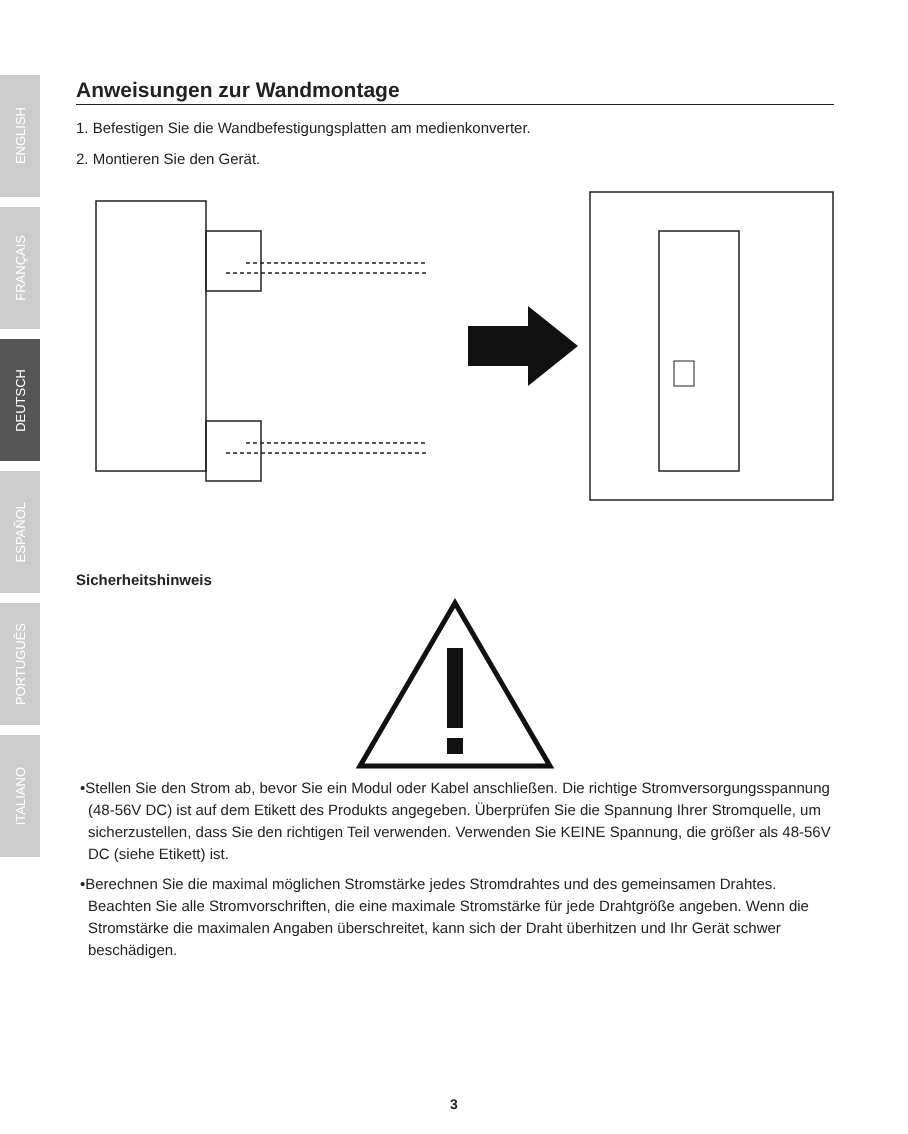ENGLISH
FRANÇAIS
DEUTSCH
ESPAÑOL
PORTUGUÊS
ITALIANO
Anweisungen zur Wandmontage
1. Befestigen Sie die Wandbefestigungsplatten am medienkonverter.
2. Montieren Sie den Gerät.
Sicherheitshinweis
•Stellen Sie den Strom ab, bevor Sie ein Modul oder Kabel anschließen. Die richtige Stromversorgungsspannung (48-56V DC) ist auf dem Etikett des Produkts angegeben. Überprüfen Sie die Spannung Ihrer Stromquelle, um sicherzustellen, dass Sie den richtigen Teil verwenden. Verwenden Sie KEINE Spannung, die größer als 48-56V DC (siehe Etikett) ist.
•Berechnen Sie die maximal möglichen Stromstärke jedes Stromdrahtes und des gemeinsamen Drahtes. Beachten Sie alle Stromvorschriften, die eine maximale Stromstärke für jede Drahtgröße angeben. Wenn die Stromstärke die maximalen Angaben überschreitet, kann sich der Draht überhitzen und Ihr Gerät schwer beschädigen.
3